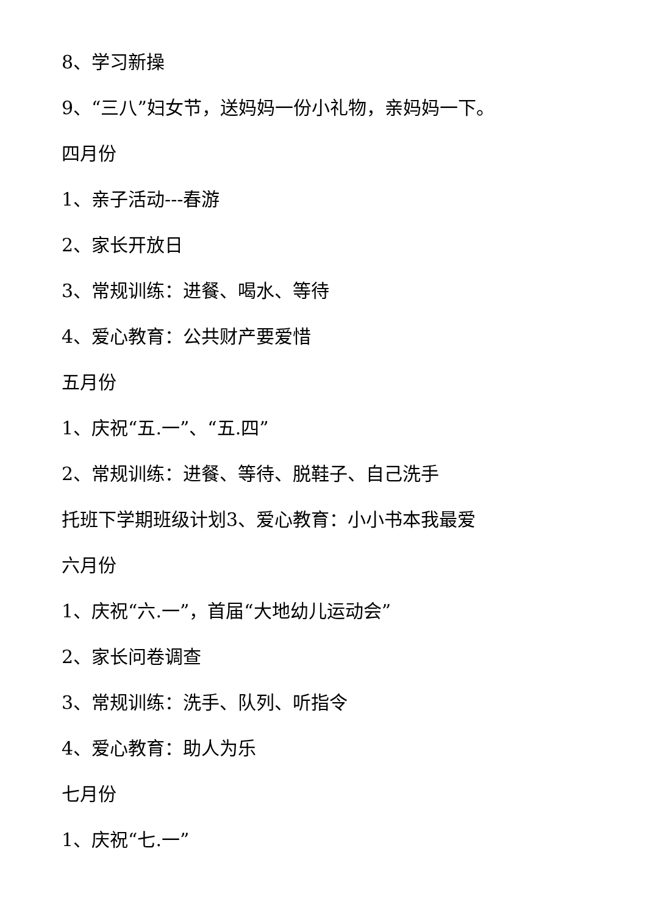8、学习新操
9、“三八”妇女节，送妈妈一份小礼物，亲妈妈一下。
四月份
1、亲子活动---春游
2、家长开放日
3、常规训练：进餐、喝水、等待
4、爱心教育：公共财产要爱惜
五月份
1、庆祝“五.一”、“五.四”
2、常规训练：进餐、等待、脱鞋子、自己洗手
托班下学期班级计划3、爱心教育：小小书本我最爱
六月份
1、庆祝“六.一”，首届“大地幼儿运动会”
2、家长问卷调查
3、常规训练：洗手、队列、听指令
4、爱心教育：助人为乐
七月份
1、庆祝“七.一”